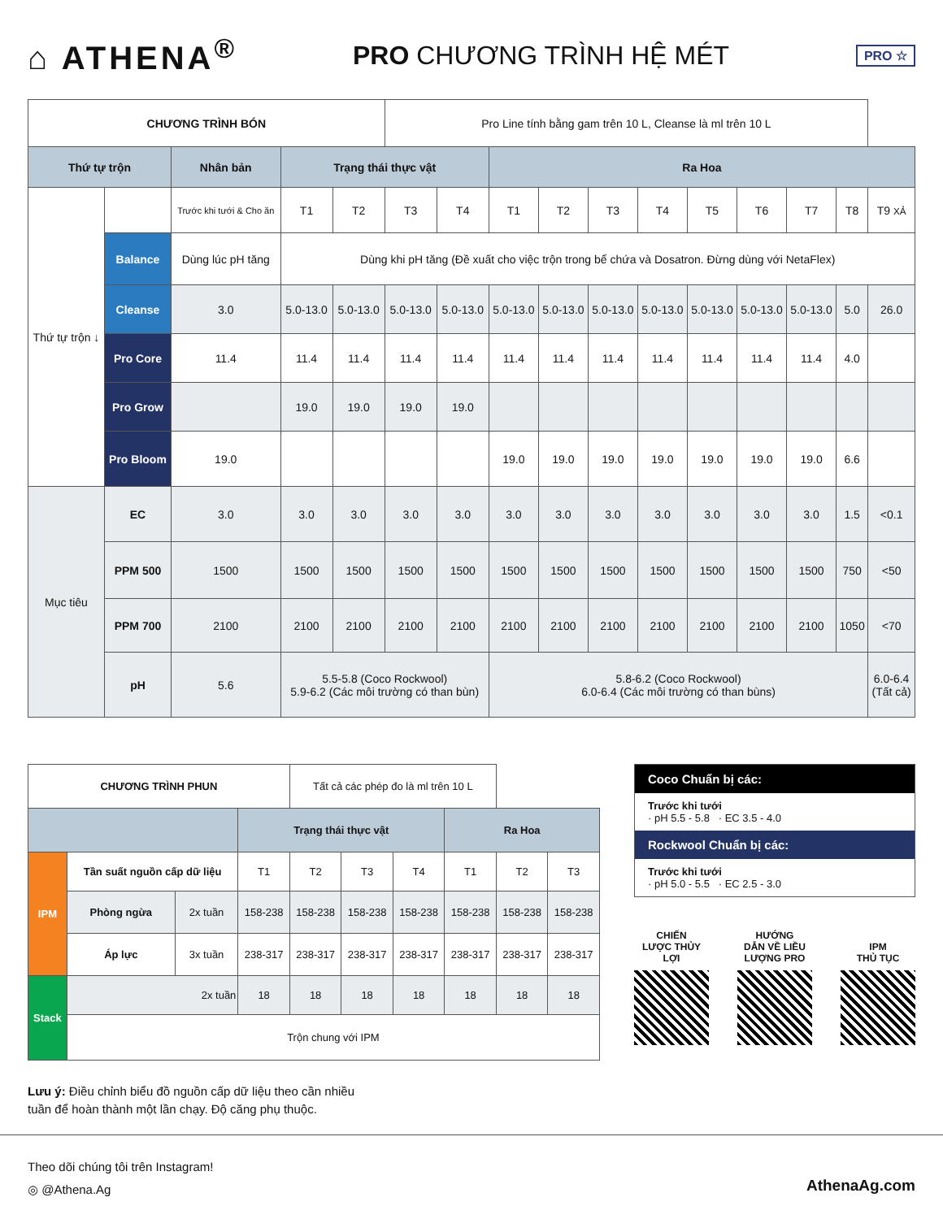⌂ ATHENA<sup>®</sup>
PRO CHƯƠNG TRÌNH HỆ MÉT
PRO ☆
| CHƯƠNG TRÌNH BÓN | | | | | Pro Line tính bằng gam trên 10 L, Cleanse là ml trên 10 L | | | | | | | | | | |
| Thứ tự trộn | | Nhân bản | Trạng thái thực vật | | | | Ra Hoa | | | | | | | | |
| Thứ tự trộn ↓ | | Trước khi tưới & Cho ăn | T1 | T2 | T3 | T4 | T1 | T2 | T3 | T4 | T5 | T6 | T7 | T8 | T9 XẢ |
| | Balance | Dùng lúc pH tăng | Dùng khi pH tăng (Đề xuất cho việc trộn trong bể chứa và Dosatron. Đừng dùng với NetaFlex) | | | | | | | | | | | | |
| | Cleanse | 3.0 | 5.0-13.0 | 5.0-13.0 | 5.0-13.0 | 5.0-13.0 | 5.0-13.0 | 5.0-13.0 | 5.0-13.0 | 5.0-13.0 | 5.0-13.0 | 5.0-13.0 | 5.0-13.0 | 5.0 | 26.0 |
| | Pro Core | 11.4 | 11.4 | 11.4 | 11.4 | 11.4 | 11.4 | 11.4 | 11.4 | 11.4 | 11.4 | 11.4 | 11.4 | 4.0 | |
| | Pro Grow | | 19.0 | 19.0 | 19.0 | 19.0 | | | | | | | | | |
| | Pro Bloom | 19.0 | | | | | 19.0 | 19.0 | 19.0 | 19.0 | 19.0 | 19.0 | 19.0 | 6.6 | |
| Mục tiêu | EC | 3.0 | 3.0 | 3.0 | 3.0 | 3.0 | 3.0 | 3.0 | 3.0 | 3.0 | 3.0 | 3.0 | 3.0 | 1.5 | <0.1 |
| | PPM 500 | 1500 | 1500 | 1500 | 1500 | 1500 | 1500 | 1500 | 1500 | 1500 | 1500 | 1500 | 1500 | 750 | <50 |
| | PPM 700 | 2100 | 2100 | 2100 | 2100 | 2100 | 2100 | 2100 | 2100 | 2100 | 2100 | 2100 | 2100 | 1050 | <70 |
| | pH | 5.6 | 5.5-5.8 (Coco Rockwool) 5.9-6.2 (Các môi trường có than bùn) | | | | 5.8-6.2 (Coco Rockwool) 6.0-6.4 (Các môi trường có than bùns) | | | | | | | | 6.0-6.4 (Tất cả) |
| CHƯƠNG TRÌNH PHUN | | | | Tất cả các phép đo là ml trên 10 L | | | | | |
| | | | Trạng thái thực vật | | | | Ra Hoa | | |
| IPM | Tần suất nguồn cấp dữ liệu | | T1 | T2 | T3 | T4 | T1 | T2 | T3 |
| | Phòng ngừa | 2x tuần | 158-238 | 158-238 | 158-238 | 158-238 | 158-238 | 158-238 | 158-238 |
| | Áp lực | 3x tuần | 238-317 | 238-317 | 238-317 | 238-317 | 238-317 | 238-317 | 238-317 |
| Stack | 2x tuần | | 18 | 18 | 18 | 18 | 18 | 18 | 18 |
| | Trộn chung với IPM | | | | | | | | |
Coco Chuẩn bị các:
Trước khi tưới
· pH 5.5 - 5.8 · EC 3.5 - 4.0
Rockwool Chuẩn bị các:
Trước khi tưới
· pH 5.0 - 5.5 · EC 2.5 - 3.0
CHIẾN
LƯỢC THỦY
LỢI
HƯỚNG
DẪN VỀ LIỀU
LƯỢNG PRO
IPM
THỦ TỤC
Lưu ý: Điều chỉnh biểu đồ nguồn cấp dữ liệu theo cần nhiều
tuần để hoàn thành một lần chạy. Độ căng phụ thuộc.
Theo dõi chúng tôi trên Instagram!
◎ @Athena.Ag
AthenaAg.com